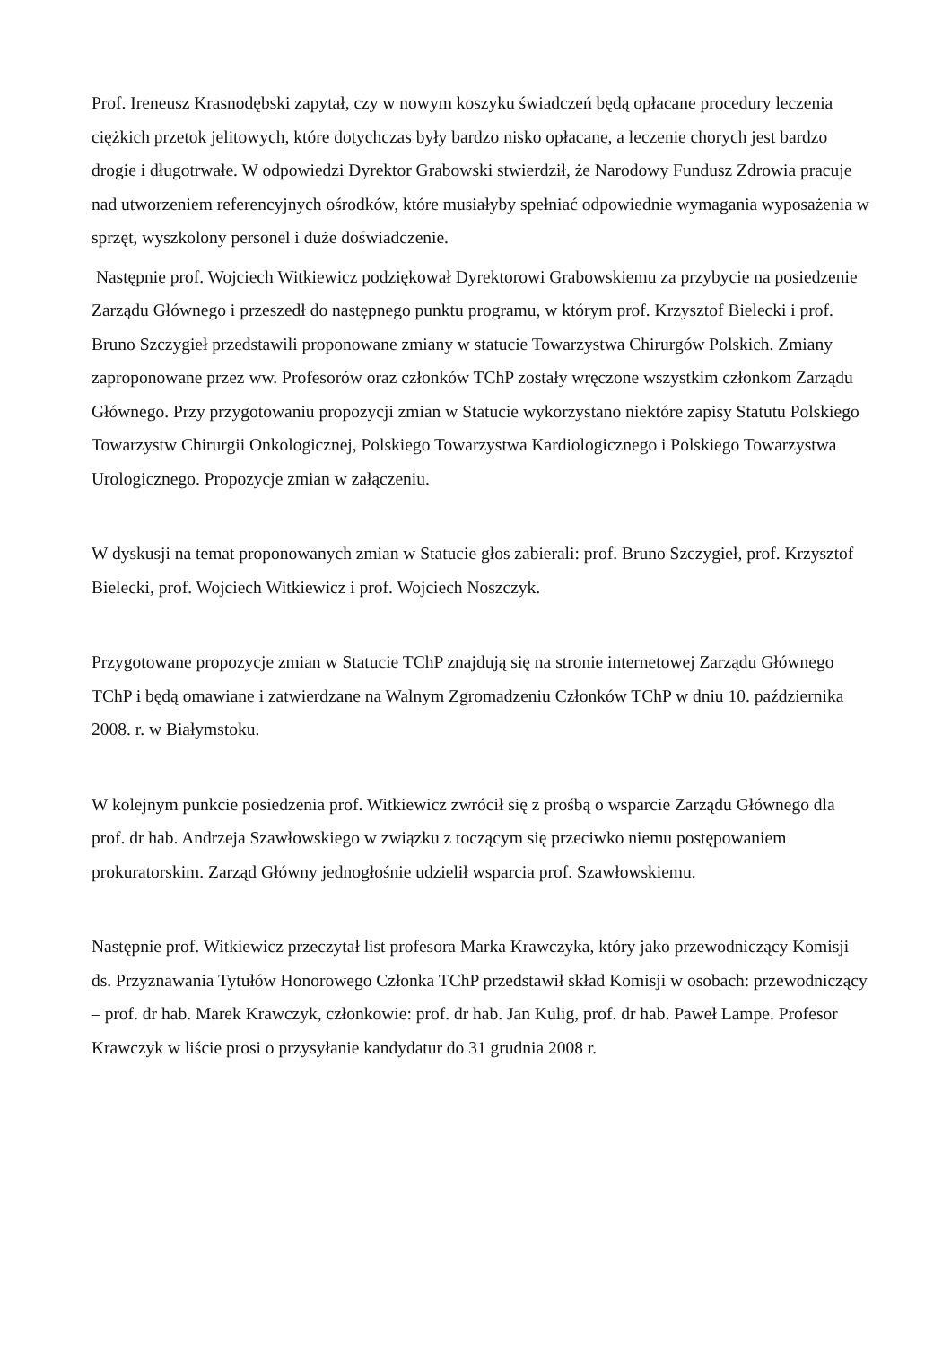Prof. Ireneusz Krasnodębski zapytał, czy w nowym koszyku świadczeń będą opłacane procedury leczenia ciężkich przetok jelitowych, które dotychczas były bardzo nisko opłacane, a leczenie chorych jest bardzo drogie i długotrwałe. W odpowiedzi Dyrektor Grabowski stwierdził, że Narodowy Fundusz Zdrowia pracuje nad utworzeniem referencyjnych ośrodków, które musiałyby spełniać odpowiednie wymagania wyposażenia w sprzęt, wyszkolony personel i duże doświadczenie.
Następnie prof. Wojciech Witkiewicz podziękował Dyrektorowi Grabowskiemu za przybycie na posiedzenie Zarządu Głównego i przeszedł do następnego punktu programu, w którym prof. Krzysztof Bielecki i prof. Bruno Szczygieł przedstawili proponowane zmiany w statucie Towarzystwa Chirurgów Polskich. Zmiany zaproponowane przez ww. Profesorów oraz członków TChP zostały wręczone wszystkim członkom Zarządu Głównego. Przy przygotowaniu propozycji zmian w Statucie wykorzystano niektóre zapisy Statutu Polskiego Towarzystw Chirurgii Onkologicznej, Polskiego Towarzystwa Kardiologicznego i Polskiego Towarzystwa Urologicznego. Propozycje zmian w załączeniu.
W dyskusji na temat proponowanych zmian w Statucie głos zabierali: prof. Bruno Szczygieł, prof. Krzysztof Bielecki, prof. Wojciech Witkiewicz i prof. Wojciech Noszczyk.
Przygotowane propozycje zmian w Statucie TChP znajdują się na stronie internetowej Zarządu Głównego TChP i będą omawiane i zatwierdzane na Walnym Zgromadzeniu Członków TChP w dniu 10. października 2008. r. w Białymstoku.
W kolejnym punkcie posiedzenia prof. Witkiewicz zwrócił się z prośbą o wsparcie Zarządu Głównego dla prof. dr hab. Andrzeja Szawłowskiego w związku z toczącym się przeciwko niemu postępowaniem prokuratorskim. Zarząd Główny jednogłośnie udzielił wsparcia prof. Szawłowskiemu.
Następnie prof. Witkiewicz przeczytał list profesora Marka Krawczyka, który jako przewodniczący Komisji ds. Przyznawania Tytułów Honorowego Członka TChP przedstawił skład Komisji w osobach: przewodniczący – prof. dr hab. Marek Krawczyk, członkowie: prof. dr hab. Jan Kulig, prof. dr hab. Paweł Lampe. Profesor Krawczyk w liście prosi o przysyłanie kandydatur do 31 grudnia 2008 r.